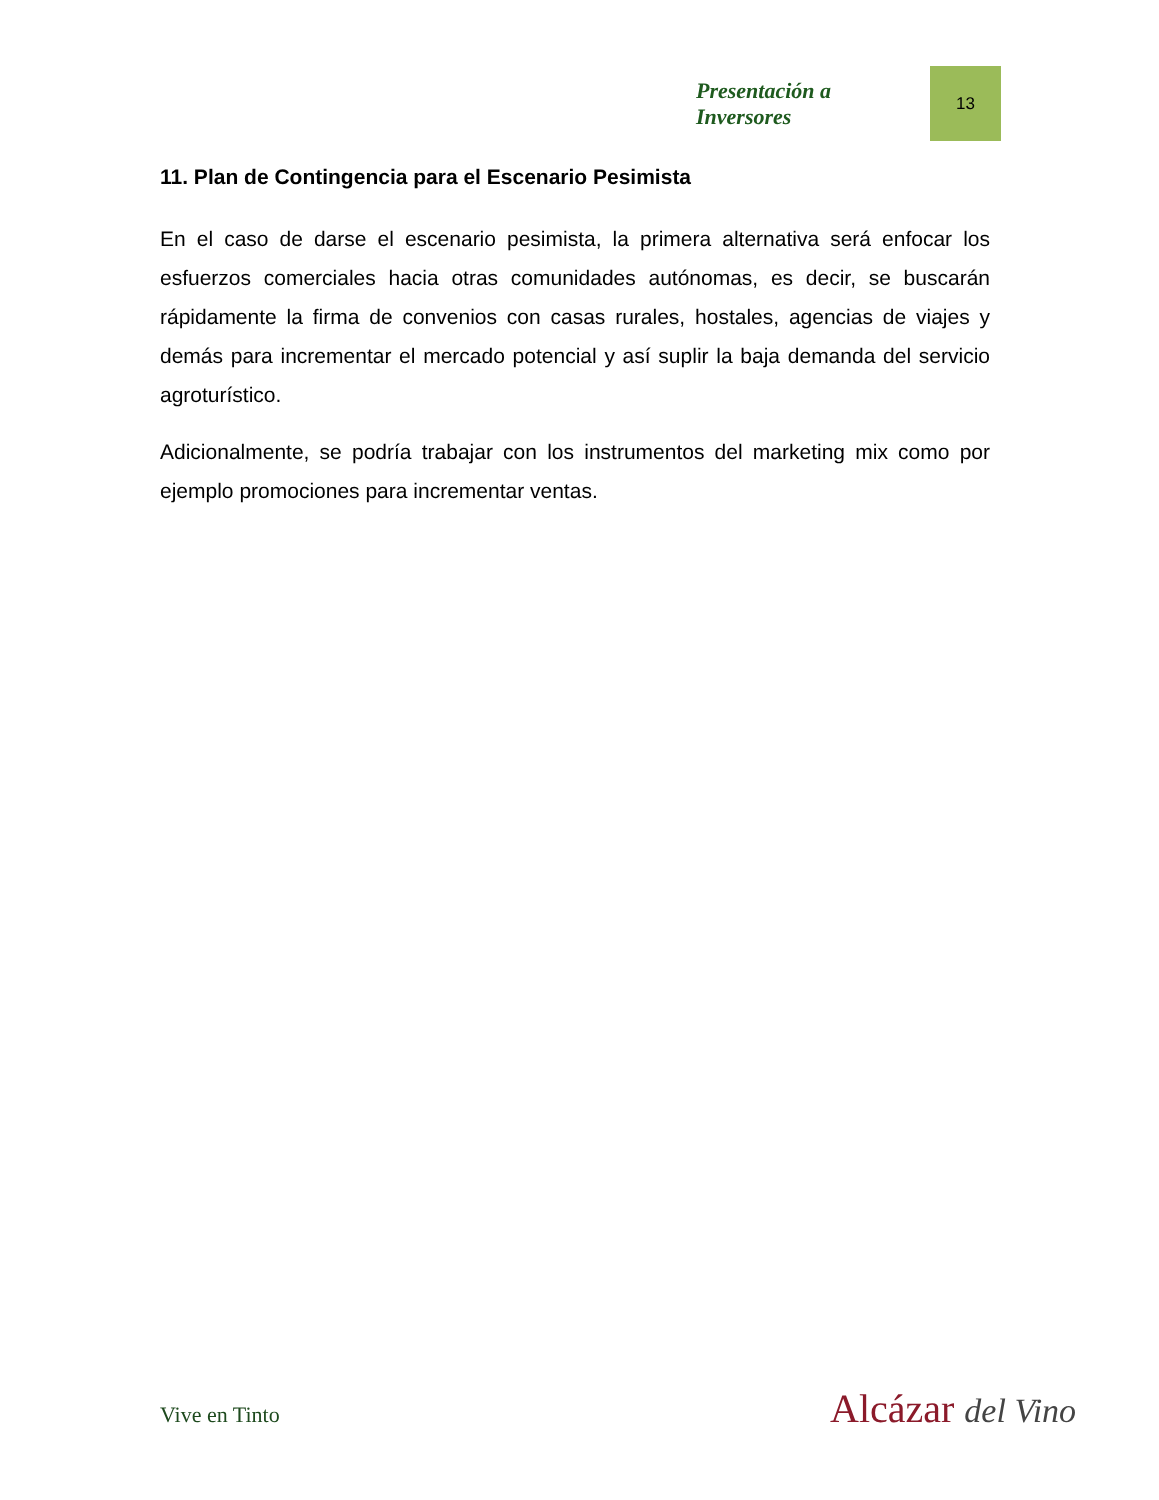Presentación a Inversores 13
11. Plan de Contingencia para el Escenario Pesimista
En el caso de darse el escenario pesimista, la primera alternativa será enfocar los esfuerzos comerciales hacia otras comunidades autónomas, es decir, se buscarán rápidamente la firma de convenios con casas rurales, hostales, agencias de viajes y demás para incrementar el mercado potencial y así suplir la baja demanda del servicio agroturístico.
Adicionalmente, se podría trabajar con los instrumentos del marketing mix como por ejemplo promociones para incrementar ventas.
Vive en Tinto Alcázar del Vino